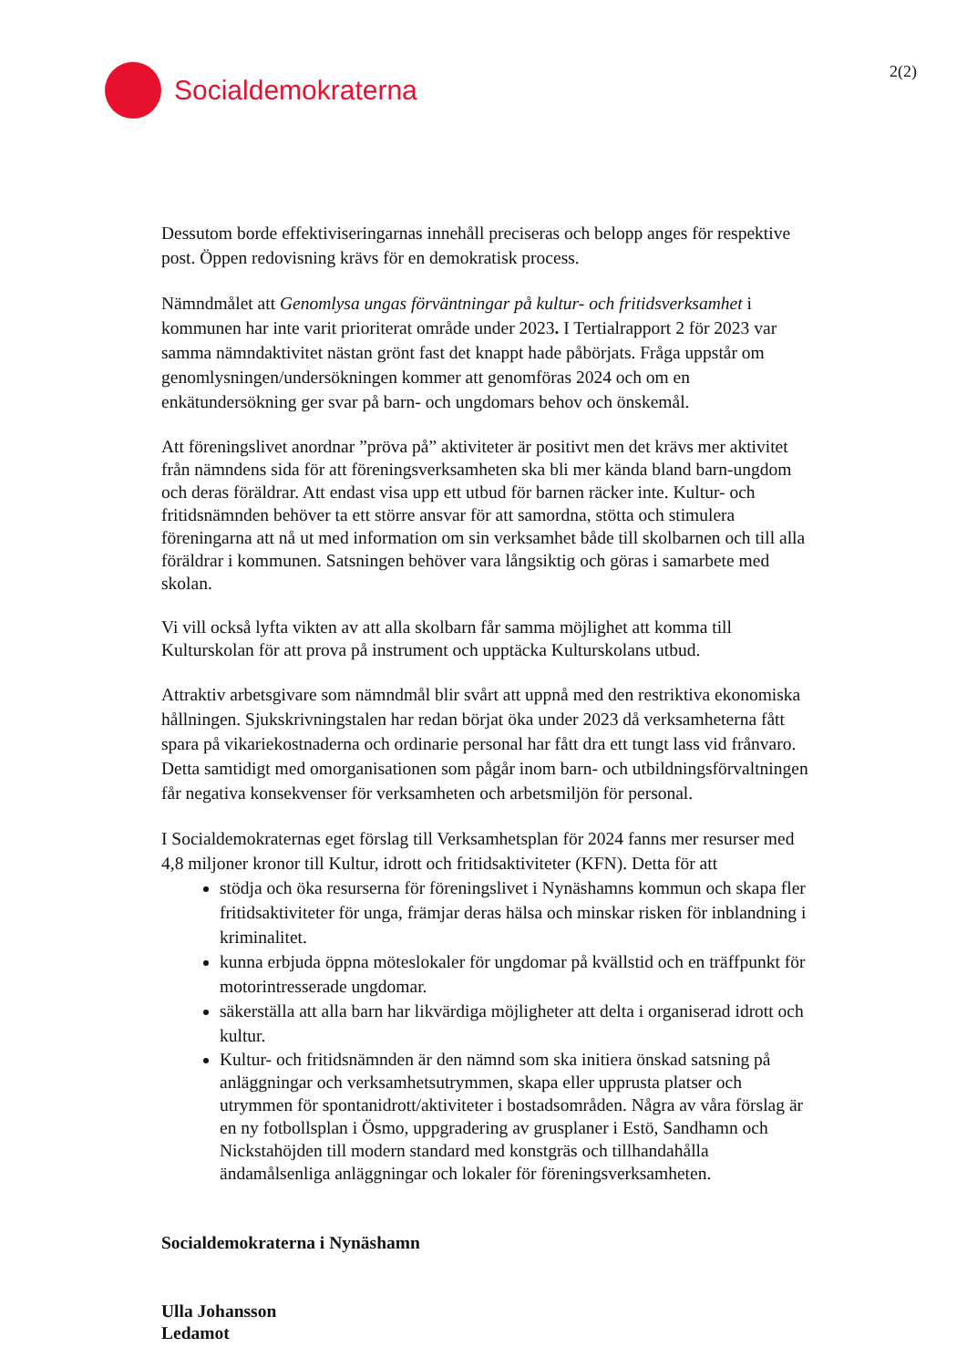Socialdemokraterna
2(2)
Dessutom borde effektiviseringarnas innehåll preciseras och belopp anges för respektive post. Öppen redovisning krävs för en demokratisk process.
Nämndmålet att Genomlysa ungas förväntningar på kultur- och fritidsverksamhet i kommunen har inte varit prioriterat område under 2023. I Tertialrapport 2 för 2023 var samma nämndaktivitet nästan grönt fast det knappt hade påbörjats. Fråga uppstår om genomlysningen/undersökningen kommer att genomföras 2024 och om en enkätundersökning ger svar på barn- och ungdomars behov och önskemål.
Att föreningslivet anordnar ”pröva på” aktiviteter är positivt men det krävs mer aktivitet från nämndens sida för att föreningsverksamheten ska bli mer kända bland barn-ungdom och deras föräldrar. Att endast visa upp ett utbud för barnen räcker inte. Kultur- och fritidsnämnden behöver ta ett större ansvar för att samordna, stötta och stimulera föreningarna att nå ut med information om sin verksamhet både till skolbarnen och till alla föräldrar i kommunen. Satsningen behöver vara långsiktig och göras i samarbete med skolan.
Vi vill också lyfta vikten av att alla skolbarn får samma möjlighet att komma till Kulturskolan för att prova på instrument och upptäcka Kulturskolans utbud.
Attraktiv arbetsgivare som nämndmål blir svårt att uppnå med den restriktiva ekonomiska hållningen. Sjukskrivningstalen har redan börjat öka under 2023 då verksamheterna fått spara på vikariekostnaderna och ordinarie personal har fått dra ett tungt lass vid frånvaro. Detta samtidigt med omorganisationen som pågår inom barn- och utbildningsförvaltningen får negativa konsekvenser för verksamheten och arbetsmiljön för personal.
I Socialdemokraternas eget förslag till Verksamhetsplan för 2024 fanns mer resurser med 4,8 miljoner kronor till Kultur, idrott och fritidsaktiviteter (KFN). Detta för att
stödja och öka resurserna för föreningslivet i Nynäshamns kommun och skapa fler fritidsaktiviteter för unga, främjar deras hälsa och minskar risken för inblandning i kriminalitet.
kunna erbjuda öppna möteslokaler för ungdomar på kvällstid och en träffpunkt för motorintresserade ungdomar.
säkerställa att alla barn har likvärdiga möjligheter att delta i organiserad idrott och kultur.
Kultur- och fritidsnämnden är den nämnd som ska initiera önskad satsning på anläggningar och verksamhetsutrymmen, skapa eller upprusta platser och utrymmen för spontanidrott/aktiviteter i bostadsområden. Några av våra förslag är en ny fotbollsplan i Ösmo, uppgradering av grusplaner i Estö, Sandhamn och Nickstahöjden till modern standard med konstgräs och tillhandahålla ändamålsenliga anläggningar och lokaler för föreningsverksamheten.
Socialdemokraterna i Nynäshamn
Ulla Johansson
Ledamot